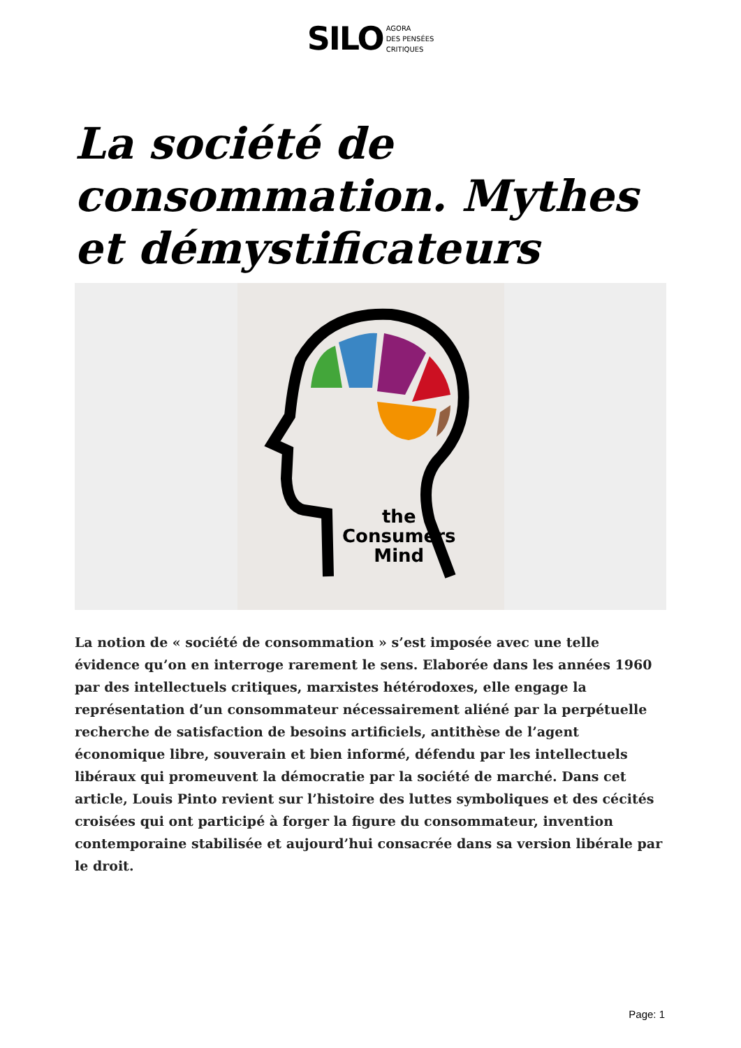SILO AGORA
DES PENSÉES
CRITIQUES
La société de consommation. Mythes et démystificateurs
the
Consumers
Mind
La notion de « société de consommation » s’est imposée avec une telle évidence qu’on en interroge rarement le sens. Elaborée dans les années 1960 par des intellectuels critiques, marxistes hétérodoxes, elle engage la représentation d’un consommateur nécessairement aliéné par la perpétuelle recherche de satisfaction de besoins artificiels, antithèse de l’agent économique libre, souverain et bien informé, défendu par les intellectuels libéraux qui promeuvent la démocratie par la société de marché. Dans cet article, Louis Pinto revient sur l’histoire des luttes symboliques et des cécités croisées qui ont participé à forger la figure du consommateur, invention contemporaine stabilisée et aujourd’hui consacrée dans sa version libérale par le droit.
Page: 1